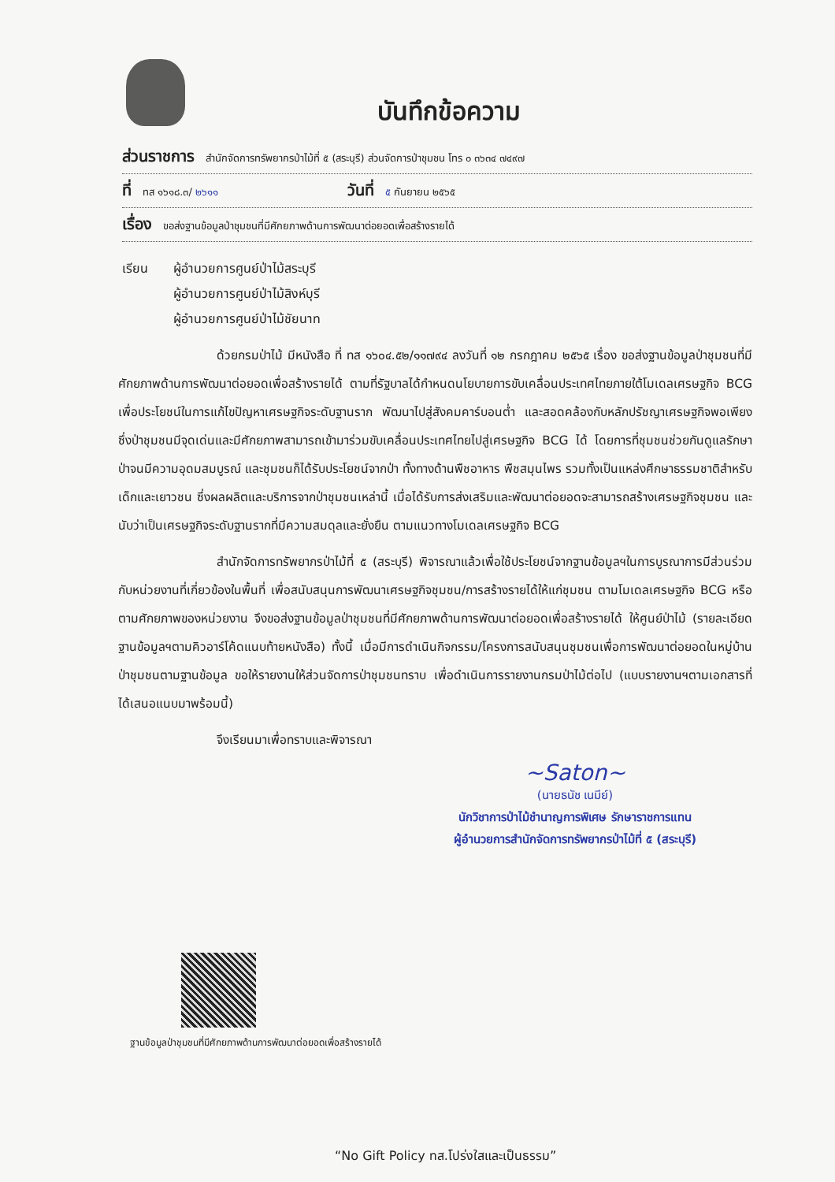บันทึกข้อความ
ส่วนราชการ สำนักจัดการทรัพยากรป่าไม้ที่ ๕ (สระบุรี) ส่วนจัดการป่าชุมชน โทร ๐ ๓๖๓๔ ๗๔๙๗
ที่ ทส ๑๖๑๘.๓/ ๒๖๑๑ วันที่ ๕ กันยายน ๒๕๖๕
เรื่อง ขอส่งฐานข้อมูลป่าชุมชนที่มีศักยภาพด้านการพัฒนาต่อยอดเพื่อสร้างรายได้
เรียน ผู้อำนวยการศูนย์ป่าไม้สระบุรี
ผู้อำนวยการศูนย์ป่าไม้สิงห์บุรี
ผู้อำนวยการศูนย์ป่าไม้ชัยนาท
ด้วยกรมป่าไม้ มีหนังสือ ที่ ทส ๑๖๐๔.๕๒/๑๑๗๙๔ ลงวันที่ ๑๒ กรกฎาคม ๒๕๖๕ เรื่อง ขอส่งฐานข้อมูลป่าชุมชนที่มีศักยภาพด้านการพัฒนาต่อยอดเพื่อสร้างรายได้ ตามที่รัฐบาลได้กำหนดนโยบายการขับเคลื่อนประเทศไทยภายใต้โมเดลเศรษฐกิจ BCG เพื่อประโยชน์ในการแก้ไขปัญหาเศรษฐกิจระดับฐานราก พัฒนาไปสู่สังคมคาร์บอนต่ำ และสอดคล้องกับหลักปรัชญาเศรษฐกิจพอเพียง ซึ่งป่าชุมชนมีจุดเด่นและมีศักยภาพสามารถเข้ามาร่วมขับเคลื่อนประเทศไทยไปสู่เศรษฐกิจ BCG ได้ โดยการที่ชุมชนช่วยกันดูแลรักษาป่าจนมีความอุดมสมบูรณ์ และชุมชนก็ได้รับประโยชน์จากป่า ทั้งทางด้านพืชอาหาร พืชสมุนไพร รวมทั้งเป็นแหล่งศึกษาธรรมชาติสำหรับเด็กและเยาวชน ซึ่งผลผลิตและบริการจากป่าชุมชนเหล่านี้ เมื่อได้รับการส่งเสริมและพัฒนาต่อยอดจะสามารถสร้างเศรษฐกิจชุมชน และนับว่าเป็นเศรษฐกิจระดับฐานรากที่มีความสมดุลและยั่งยืน ตามแนวทางโมเดลเศรษฐกิจ BCG
สำนักจัดการทรัพยากรป่าไม้ที่ ๕ (สระบุรี) พิจารณาแล้วเพื่อใช้ประโยชน์จากฐานข้อมูลฯในการบูรณาการมีส่วนร่วมกับหน่วยงานที่เกี่ยวข้องในพื้นที่ เพื่อสนับสนุนการพัฒนาเศรษฐกิจชุมชน/การสร้างรายได้ให้แก่ชุมชน ตามโมเดลเศรษฐกิจ BCG หรือตามศักยภาพของหน่วยงาน จึงขอส่งฐานข้อมูลป่าชุมชนที่มีศักยภาพด้านการพัฒนาต่อยอดเพื่อสร้างรายได้ ให้ศูนย์ป่าไม้ (รายละเอียดฐานข้อมูลฯตามคิวอาร์โค้ดแนบท้ายหนังสือ) ทั้งนี้ เมื่อมีการดำเนินกิจกรรม/โครงการสนับสนุนชุมชนเพื่อการพัฒนาต่อยอดในหมู่บ้านป่าชุมชนตามฐานข้อมูล ขอให้รายงานให้ส่วนจัดการป่าชุมชนทราบ เพื่อดำเนินการรายงานกรมป่าไม้ต่อไป (แบบรายงานฯตามเอกสารที่ได้เสนอแนบมาพร้อมนี้)
จึงเรียนมาเพื่อทราบและพิจารณา
~Saton~
(นายธนัช เนมีย์)
นักวิชาการป่าไม้ชำนาญการพิเศษ รักษาราชการแทน
ผู้อำนวยการสำนักจัดการทรัพยากรป่าไม้ที่ ๕ (สระบุรี)
ฐานข้อมูลป่าชุมชนที่มีศักยภาพด้านการพัฒนาต่อยอดเพื่อสร้างรายได้
“No Gift Policy ทส.โปร่งใสและเป็นธรรม”